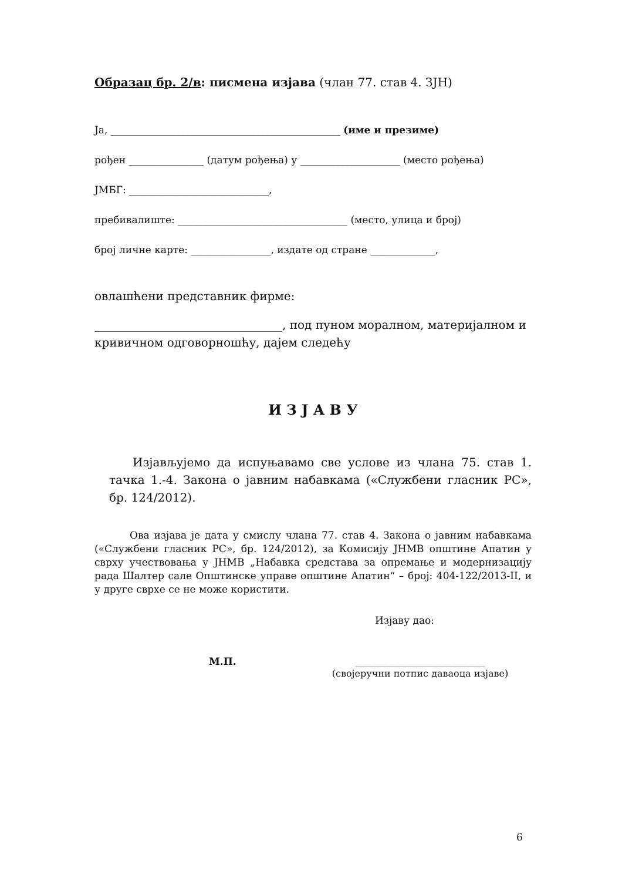Образац бр. 2/в: писмена изјава (члан 77. став 4. ЗЈН)
Ја, ______________________________________________ (име и презиме)
рођен _______________ (датум рођења) у ____________________ (место рођења)
ЈМБГ: ____________________________,
пребивалиште: __________________________________ (место, улица и број)
број личне карте: ________________, издате од стране _____________,
овлашћени представник фирме:
________________________________, под пуном моралном, материјалном и кривичном одговорношћу, дајем следећу
И З Ј А В У
Изјављујемо да испуњавамо све услове из члана 75. став 1. тачка 1.-4. Закона о јавним набавкама («Службени гласник РС», бр. 124/2012).
Ова изјава је дата у смислу члана 77. став 4. Закона о јавним набавкама («Службени гласник РС», бр. 124/2012), за Комисију ЈНМВ општине Апатин у сврху учествовања у ЈНМВ „Набавка средстава за опремање и модернизацију рада Шалтер сале Општинске управе општине Апатин“ – број: 404-122/2013-II, и у друге сврхе се не може користити.
Изјаву дао:
М.П. __________________________
(својеручни потпис даваоца изјаве)
6